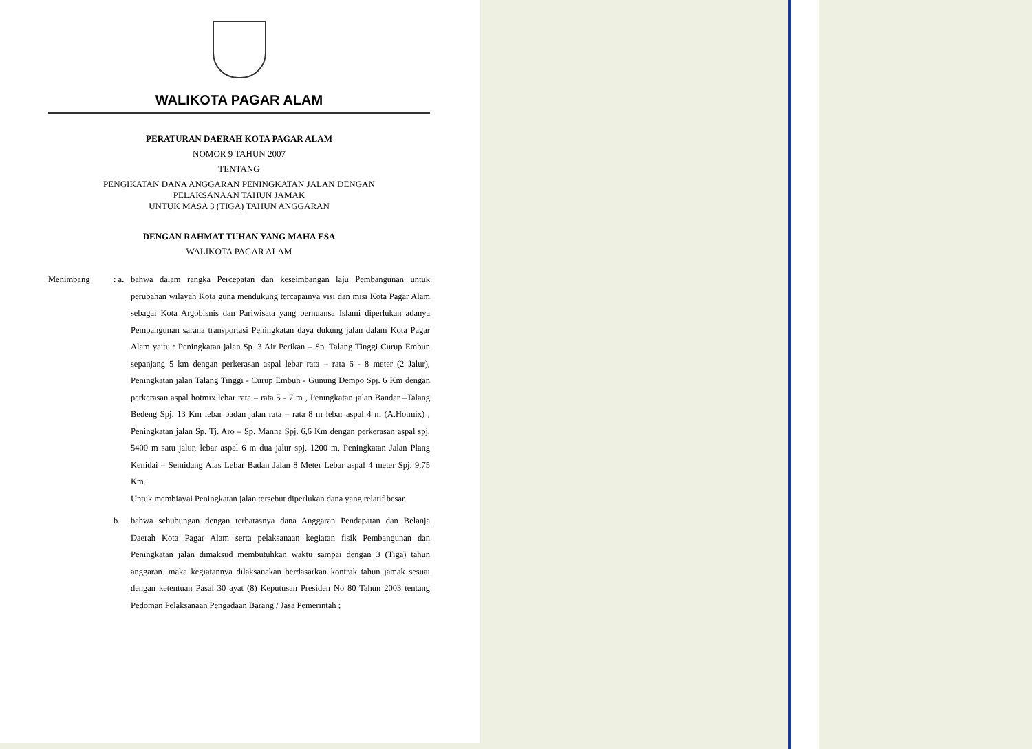WALIKOTA PAGAR ALAM
PERATURAN DAERAH KOTA PAGAR ALAM
NOMOR 9 TAHUN 2007
TENTANG
PENGIKATAN DANA ANGGARAN PENINGKATAN JALAN DENGAN
PELAKSANAAN TAHUN JAMAK
UNTUK MASA 3 (TIGA) TAHUN ANGGARAN
DENGAN RAHMAT TUHAN YANG MAHA ESA
WALIKOTA PAGAR ALAM
Menimbang : a.
bahwa dalam rangka Percepatan dan keseimbangan laju Pembangunan untuk perubahan wilayah Kota guna mendukung tercapainya visi dan misi Kota Pagar Alam sebagai Kota Argobisnis dan Pariwisata yang bernuansa Islami diperlukan adanya Pembangunan sarana transportasi Peningkatan daya dukung jalan dalam Kota Pagar Alam yaitu : Peningkatan jalan Sp. 3 Air Perikan – Sp. Talang Tinggi Curup Embun sepanjang 5 km dengan perkerasan aspal lebar rata – rata 6 - 8 meter (2 Jalur), Peningkatan jalan Talang Tinggi - Curup Embun - Gunung Dempo Spj. 6 Km dengan perkerasan aspal hotmix lebar rata – rata 5 - 7 m , Peningkatan jalan Bandar –Talang Bedeng Spj. 13 Km lebar badan jalan rata – rata 8 m lebar aspal 4 m (A.Hotmix) , Peningkatan jalan Sp. Tj. Aro – Sp. Manna Spj. 6,6 Km dengan perkerasan aspal spj. 5400 m satu jalur, lebar aspal 6 m dua jalur spj. 1200 m, Peningkatan Jalan Plang Kenidai – Semidang Alas Lebar Badan Jalan 8 Meter Lebar aspal 4 meter Spj. 9,75 Km.
Untuk membiayai Peningkatan jalan tersebut diperlukan dana yang relatif besar.
b. bahwa sehubungan dengan terbatasnya dana Anggaran Pendapatan dan Belanja Daerah Kota Pagar Alam serta pelaksanaan kegiatan fisik Pembangunan dan Peningkatan jalan dimaksud membutuhkan waktu sampai dengan 3 (Tiga) tahun anggaran. maka kegiatannya dilaksanakan berdasarkan kontrak tahun jamak sesuai dengan ketentuan Pasal 30 ayat (8) Keputusan Presiden No 80 Tahun 2003 tentang Pedoman Pelaksanaan Pengadaan Barang / Jasa Pemerintah ;